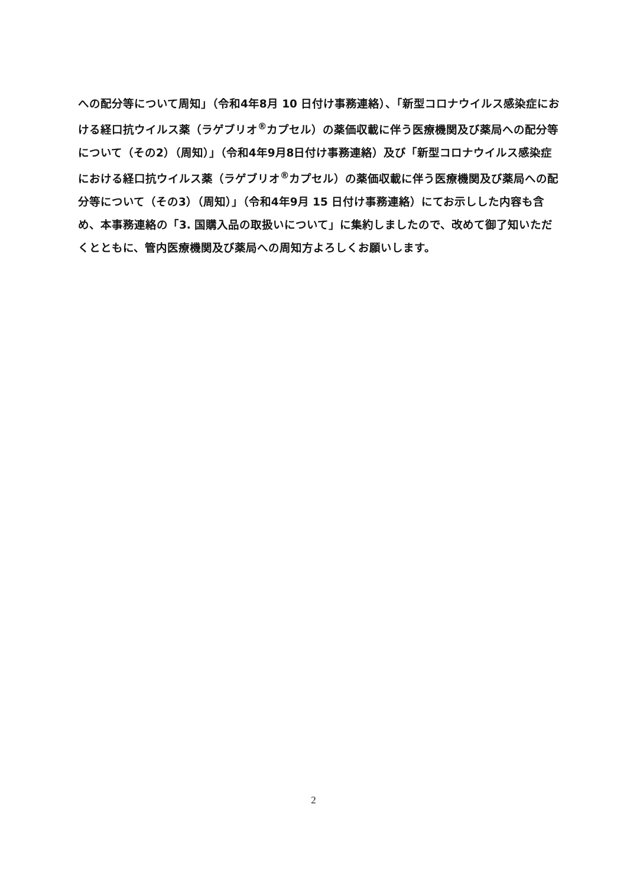への配分等について周知」（令和4年8月 10 日付け事務連絡）、「新型コロナウイルス感染症における経口抗ウイルス薬（ラゲブリオ<sup>®</sup>カプセル）の薬価収載に伴う医療機関及び薬局への配分等について（その2）（周知）」（令和4年9月8日付け事務連絡）及び「新型コロナウイルス感染症における経口抗ウイルス薬（ラゲブリオ<sup>®</sup>カプセル）の薬価収載に伴う医療機関及び薬局への配分等について（その3）（周知）」（令和4年9月 15 日付け事務連絡）にてお示しした内容も含め、本事務連絡の「3. 国購入品の取扱いについて」に集約しましたので、改めて御了知いただくとともに、管内医療機関及び薬局への周知方よろしくお願いします。
2